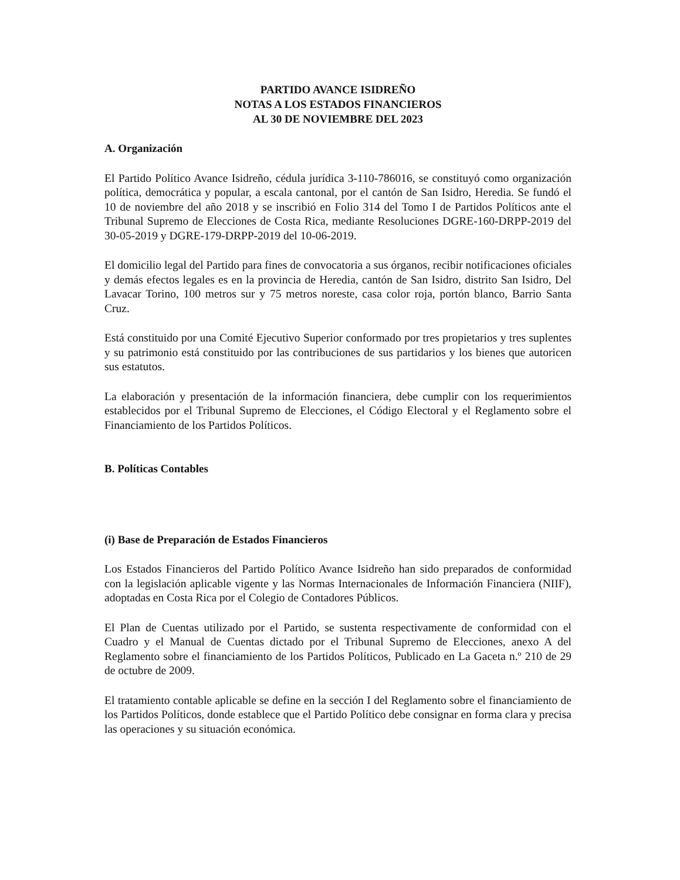PARTIDO AVANCE ISIDREÑO
NOTAS A LOS ESTADOS FINANCIEROS
AL 30 DE NOVIEMBRE DEL 2023
A. Organización
El Partido Político Avance Isidreño, cédula jurídica 3-110-786016, se constituyó como organización política, democrática y popular, a escala cantonal, por el cantón de San Isidro, Heredia. Se fundó el 10 de noviembre del año 2018 y se inscribió en Folio 314 del Tomo I de Partidos Políticos ante el Tribunal Supremo de Elecciones de Costa Rica, mediante Resoluciones DGRE-160-DRPP-2019 del 30-05-2019 y DGRE-179-DRPP-2019 del 10-06-2019.
El domicilio legal del Partido para fines de convocatoria a sus órganos, recibir notificaciones oficiales y demás efectos legales es en la provincia de Heredia, cantón de San Isidro, distrito San Isidro, Del Lavacar Torino, 100 metros sur y 75 metros noreste, casa color roja, portón blanco, Barrio Santa Cruz.
Está constituido por una Comité Ejecutivo Superior conformado por tres propietarios y tres suplentes y su patrimonio está constituido por las contribuciones de sus partidarios y los bienes que autoricen sus estatutos.
La elaboración y presentación de la información financiera, debe cumplir con los requerimientos establecidos por el Tribunal Supremo de Elecciones, el Código Electoral y el Reglamento sobre el Financiamiento de los Partidos Políticos.
B. Políticas Contables
(i) Base de Preparación de Estados Financieros
Los Estados Financieros del Partido Político Avance Isidreño han sido preparados de conformidad con la legislación aplicable vigente y las Normas Internacionales de Información Financiera (NIIF), adoptadas en Costa Rica por el Colegio de Contadores Públicos.
El Plan de Cuentas utilizado por el Partido, se sustenta respectivamente de conformidad con el Cuadro y el Manual de Cuentas dictado por el Tribunal Supremo de Elecciones, anexo A del Reglamento sobre el financiamiento de los Partidos Políticos, Publicado en La Gaceta n.º 210 de 29 de octubre de 2009.
El tratamiento contable aplicable se define en la sección I del Reglamento sobre el financiamiento de los Partidos Políticos, donde establece que el Partido Político debe consignar en forma clara y precisa las operaciones y su situación económica.